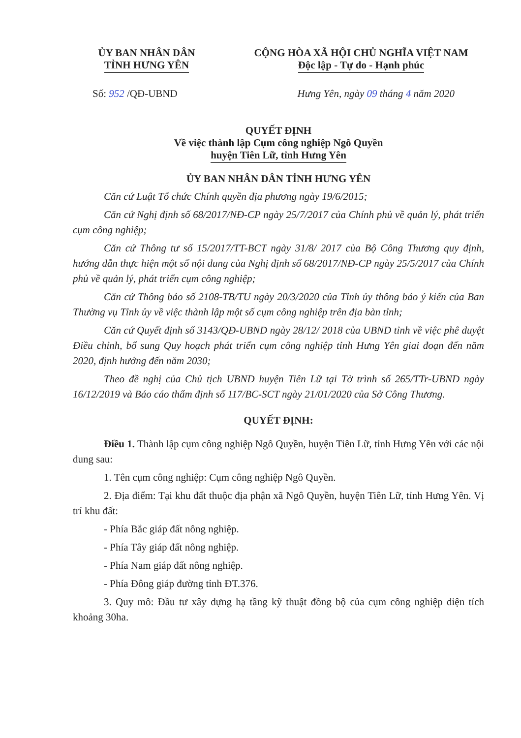ỦY BAN NHÂN DÂN
TỈNH HƯNG YÊN
CỘNG HÒA XÃ HỘI CHỦ NGHĨA VIỆT NAM
Độc lập - Tự do - Hạnh phúc
Số: 952 /QĐ-UBND Hưng Yên, ngày 09 tháng 4 năm 2020
QUYẾT ĐỊNH
Về việc thành lập Cụm công nghiệp Ngô Quyền
huyện Tiên Lữ, tỉnh Hưng Yên
ỦY BAN NHÂN DÂN TỈNH HƯNG YÊN
Căn cứ Luật Tổ chức Chính quyền địa phương ngày 19/6/2015;
Căn cứ Nghị định số 68/2017/NĐ-CP ngày 25/7/2017 của Chính phủ về quản lý, phát triển cụm công nghiệp;
Căn cứ Thông tư số 15/2017/TT-BCT ngày 31/8/ 2017 của Bộ Công Thương quy định, hướng dẫn thực hiện một số nội dung của Nghị định số 68/2017/NĐ-CP ngày 25/5/2017 của Chính phủ về quản lý, phát triển cụm công nghiệp;
Căn cứ Thông báo số 2108-TB/TU ngày 20/3/2020 của Tỉnh ủy thông báo ý kiến của Ban Thường vụ Tỉnh ủy về việc thành lập một số cụm công nghiệp trên địa bàn tỉnh;
Căn cứ Quyết định số 3143/QĐ-UBND ngày 28/12/ 2018 của UBND tỉnh về việc phê duyệt Điều chỉnh, bổ sung Quy hoạch phát triển cụm công nghiệp tỉnh Hưng Yên giai đoạn đến năm 2020, định hướng đến năm 2030;
Theo đề nghị của Chủ tịch UBND huyện Tiên Lữ tại Tờ trình số 265/TTr-UBND ngày 16/12/2019 và Báo cáo thẩm định số 117/BC-SCT ngày 21/01/2020 của Sở Công Thương.
QUYẾT ĐỊNH:
Điều 1. Thành lập cụm công nghiệp Ngô Quyền, huyện Tiên Lữ, tỉnh Hưng Yên với các nội dung sau:
1. Tên cụm công nghiệp: Cụm công nghiệp Ngô Quyền.
2. Địa điểm: Tại khu đất thuộc địa phận xã Ngô Quyền, huyện Tiên Lữ, tỉnh Hưng Yên. Vị trí khu đất:
- Phía Bắc giáp đất nông nghiệp.
- Phía Tây giáp đất nông nghiệp.
- Phía Nam giáp đất nông nghiệp.
- Phía Đông giáp đường tỉnh ĐT.376.
3. Quy mô: Đầu tư xây dựng hạ tầng kỹ thuật đồng bộ của cụm công nghiệp diện tích khoảng 30ha.